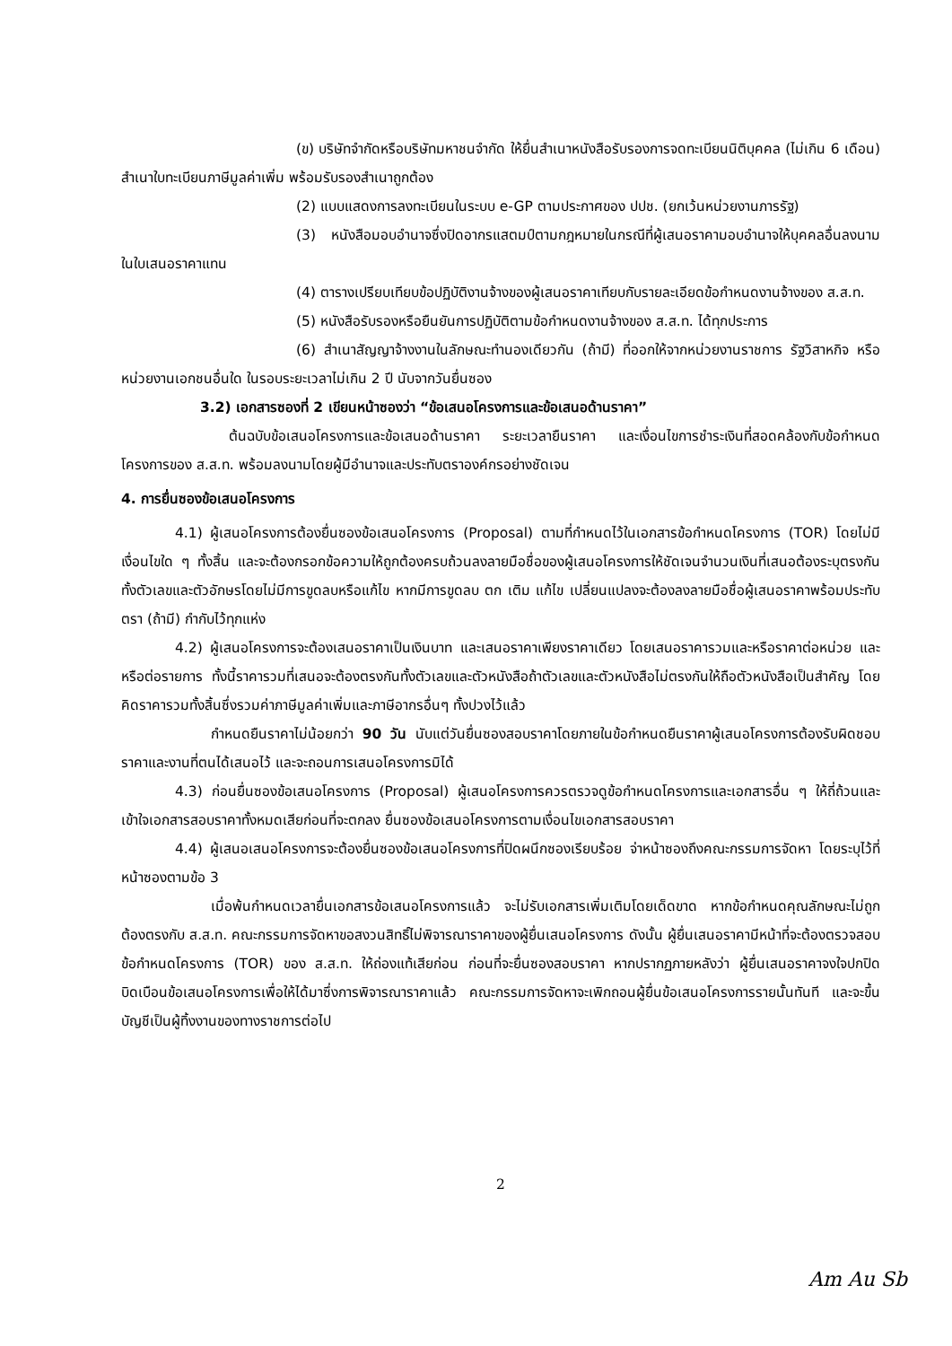(ข) บริษัทจำกัดหรือบริษัทมหาชนจำกัด ให้ยื่นสำเนาหนังสือรับรองการจดทะเบียนนิติบุคคล (ไม่เกิน 6 เดือน) สำเนาใบทะเบียนภาษีมูลค่าเพิ่ม พร้อมรับรองสำเนาถูกต้อง
(2) แบบแสดงการลงทะเบียนในระบบ e-GP ตามประกาศของ ปปช. (ยกเว้นหน่วยงานภารรัฐ)
(3) หนังสือมอบอำนาจซึ่งปิดอากรแสตมป์ตามกฎหมายในกรณีที่ผู้เสนอราคามอบอำนาจให้บุคคลอื่นลงนามในใบเสนอราคาแทน
(4) ตารางเปรียบเทียบข้อปฏิบัติงานจ้างของผู้เสนอราคาเทียบกับรายละเอียดข้อกำหนดงานจ้างของ ส.ส.ท.
(5) หนังสือรับรองหรือยืนยันการปฏิบัติตามข้อกำหนดงานจ้างของ ส.ส.ท. ได้ทุกประการ
(6) สำเนาสัญญาจ้างงานในลักษณะทำนองเดียวกัน (ถ้ามี) ที่ออกให้จากหน่วยงานราชการ รัฐวิสาหกิจ หรือหน่วยงานเอกชนอื่นใด ในรอบระยะเวลาไม่เกิน 2 ปี นับจากวันยื่นซอง
3.2) เอกสารซองที่ 2 เขียนหน้าซองว่า “ข้อเสนอโครงการและข้อเสนอด้านราคา”
ต้นฉบับข้อเสนอโครงการและข้อเสนอด้านราคา ระยะเวลายืนราคา และเงื่อนไขการชำระเงินที่สอดคล้องกับข้อกำหนดโครงการของ ส.ส.ท. พร้อมลงนามโดยผู้มีอำนาจและประทับตราองค์กรอย่างชัดเจน
4. การยื่นซองข้อเสนอโครงการ
4.1) ผู้เสนอโครงการต้องยื่นซองข้อเสนอโครงการ (Proposal) ตามที่กำหนดไว้ในเอกสารข้อกำหนดโครงการ (TOR) โดยไม่มีเงื่อนไขใด ๆ ทั้งสิ้น และจะต้องกรอกข้อความให้ถูกต้องครบถ้วนลงลายมือชื่อของผู้เสนอโครงการให้ชัดเจนจำนวนเงินที่เสนอต้องระบุตรงกันทั้งตัวเลขและตัวอักษรโดยไม่มีการขูดลบหรือแก้ไข หากมีการขูดลบ ตก เติม แก้ไข เปลี่ยนแปลงจะต้องลงลายมือชื่อผู้เสนอราคาพร้อมประทับตรา (ถ้ามี) กำกับไว้ทุกแห่ง
4.2) ผู้เสนอโครงการจะต้องเสนอราคาเป็นเงินบาท และเสนอราคาเพียงราคาเดียว โดยเสนอราคารวมและหรือราคาต่อหน่วย และหรือต่อรายการ ทั้งนี้ราคารวมที่เสนอจะต้องตรงกันทั้งตัวเลขและตัวหนังสือถ้าตัวเลขและตัวหนังสือไม่ตรงกันให้ถือตัวหนังสือเป็นสำคัญ โดยคิดราคารวมทั้งสิ้นซึ่งรวมค่าภาษีมูลค่าเพิ่มและภาษีอากรอื่นๆ ทั้งปวงไว้แล้ว
กำหนดยืนราคาไม่น้อยกว่า 90 วัน นับแต่วันยื่นซองสอบราคาโดยภายในข้อกำหนดยืนราคาผู้เสนอโครงการต้องรับผิดชอบราคาและงานที่ตนได้เสนอไว้ และจะถอนการเสนอโครงการมิได้
4.3) ก่อนยื่นซองข้อเสนอโครงการ (Proposal) ผู้เสนอโครงการควรตรวจดูข้อกำหนดโครงการและเอกสารอื่น ๆ ให้ถี่ถ้วนและเข้าใจเอกสารสอบราคาทั้งหมดเสียก่อนที่จะตกลง ยื่นซองข้อเสนอโครงการตามเงื่อนไขเอกสารสอบราคา
4.4) ผู้เสนอเสนอโครงการจะต้องยื่นซองข้อเสนอโครงการที่ปิดผนึกซองเรียบร้อย จ่าหน้าซองถึงคณะกรรมการจัดหา โดยระบุไว้ที่หน้าซองตามข้อ 3
เมื่อพ้นกำหนดเวลายื่นเอกสารข้อเสนอโครงการแล้ว จะไม่รับเอกสารเพิ่มเติมโดยเด็ดขาด หากข้อกำหนดคุณลักษณะไม่ถูกต้องตรงกับ ส.ส.ท. คณะกรรมการจัดหาขอสงวนสิทธิ์ไม่พิจารณาราคาของผู้ยื่นเสนอโครงการ ดังนั้น ผู้ยื่นเสนอราคามีหน้าที่จะต้องตรวจสอบข้อกำหนดโครงการ (TOR) ของ ส.ส.ท. ให้ถ่องแท้เสียก่อน ก่อนที่จะยื่นซองสอบราคา หากปรากฏภายหลังว่า ผู้ยื่นเสนอราคาจงใจปกปิดบิดเบือนข้อเสนอโครงการเพื่อให้ได้มาซึ่งการพิจารณาราคาแล้ว คณะกรรมการจัดหาจะเพิกถอนผู้ยื่นข้อเสนอโครงการรายนั้นทันที และจะขึ้นบัญชีเป็นผู้ทิ้งงานของทางราชการต่อไป
2
Am Au Sb